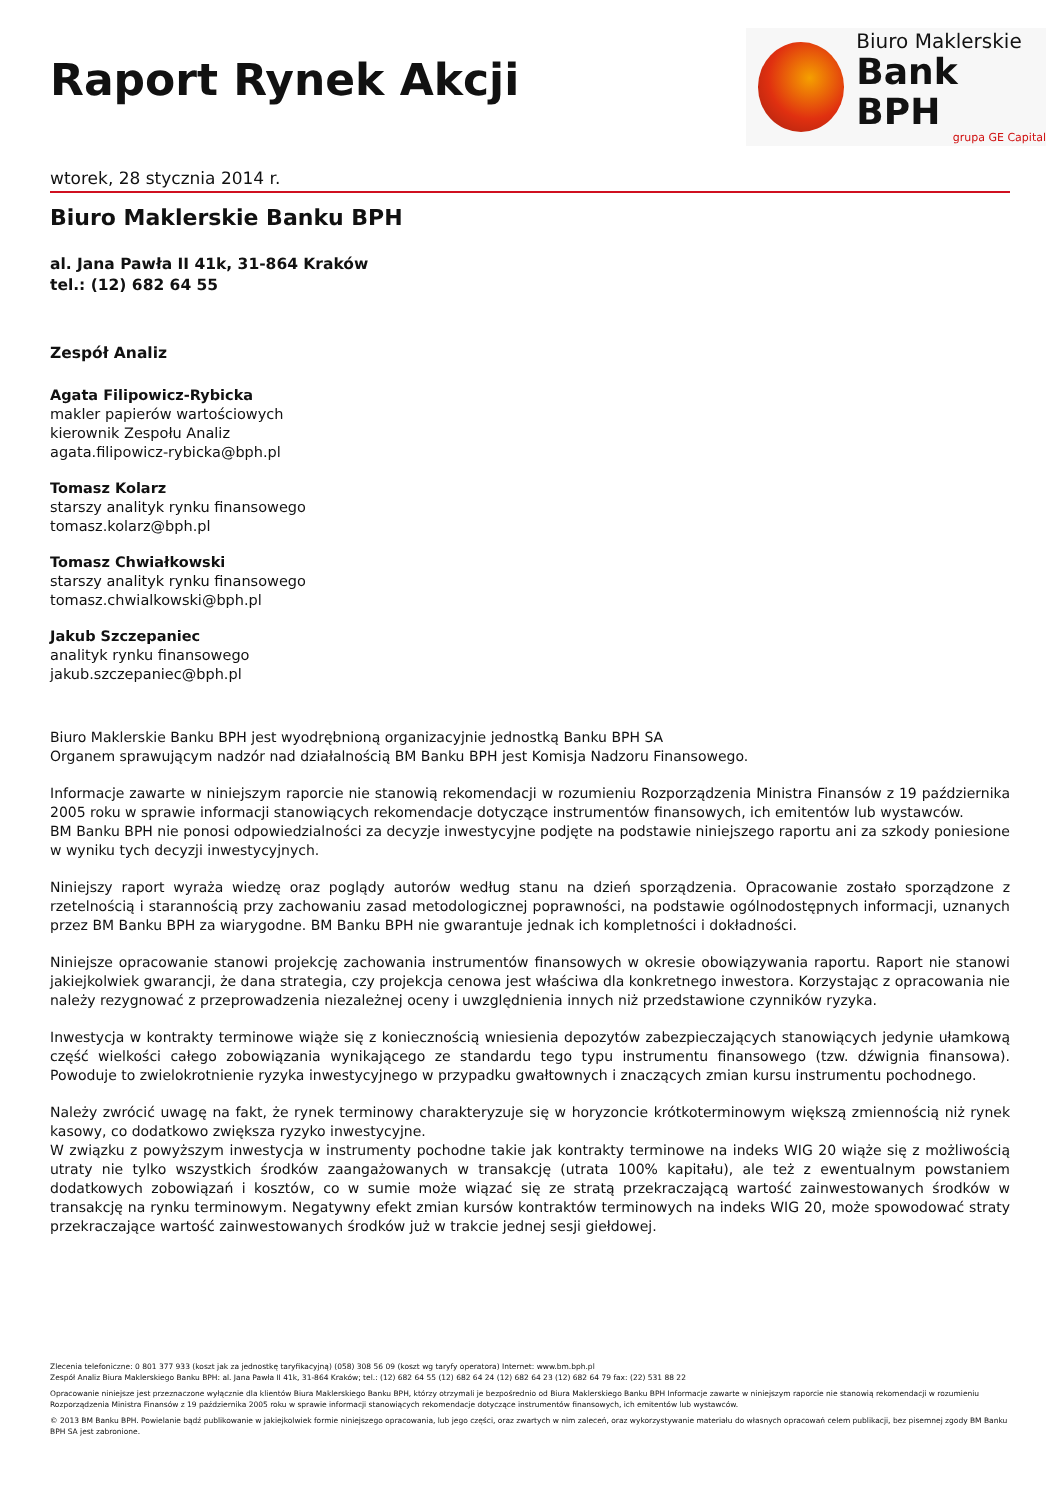Raport Rynek Akcji
Biuro Maklerskie
Bank BPH
grupa GE Capital
wtorek, 28 stycznia 2014 r.
Biuro Maklerskie Banku BPH
al. Jana Pawła II 41k, 31-864 Kraków
tel.: (12) 682 64 55
Zespół Analiz
Agata Filipowicz-Rybicka
makler papierów wartościowych
kierownik Zespołu Analiz
agata.filipowicz-rybicka@bph.pl
Tomasz Kolarz
starszy analityk rynku finansowego
tomasz.kolarz@bph.pl
Tomasz Chwiałkowski
starszy analityk rynku finansowego
tomasz.chwialkowski@bph.pl
Jakub Szczepaniec
analityk rynku finansowego
jakub.szczepaniec@bph.pl
Biuro Maklerskie Banku BPH jest wyodrębnioną organizacyjnie jednostką Banku BPH SA
Organem sprawującym nadzór nad działalnością BM Banku BPH jest Komisja Nadzoru Finansowego.
Informacje zawarte w niniejszym raporcie nie stanowią rekomendacji w rozumieniu Rozporządzenia Ministra Finansów z 19 października 2005 roku w sprawie informacji stanowiących rekomendacje dotyczące instrumentów finansowych, ich emitentów lub wystawców.
BM Banku BPH nie ponosi odpowiedzialności za decyzje inwestycyjne podjęte na podstawie niniejszego raportu ani za szkody poniesione w wyniku tych decyzji inwestycyjnych.
Niniejszy raport wyraża wiedzę oraz poglądy autorów według stanu na dzień sporządzenia. Opracowanie zostało sporządzone z rzetelnością i starannością przy zachowaniu zasad metodologicznej poprawności, na podstawie ogólnodostępnych informacji, uznanych przez BM Banku BPH za wiarygodne. BM Banku BPH nie gwarantuje jednak ich kompletności i dokładności.
Niniejsze opracowanie stanowi projekcję zachowania instrumentów finansowych w okresie obowiązywania raportu. Raport nie stanowi jakiejkolwiek gwarancji, że dana strategia, czy projekcja cenowa jest właściwa dla konkretnego inwestora. Korzystając z opracowania nie należy rezygnować z przeprowadzenia niezależnej oceny i uwzględnienia innych niż przedstawione czynników ryzyka.
Inwestycja w kontrakty terminowe wiąże się z koniecznością wniesienia depozytów zabezpieczających stanowiących jedynie ułamkową część wielkości całego zobowiązania wynikającego ze standardu tego typu instrumentu finansowego (tzw. dźwignia finansowa). Powoduje to zwielokrotnienie ryzyka inwestycyjnego w przypadku gwałtownych i znaczących zmian kursu instrumentu pochodnego.
Należy zwrócić uwagę na fakt, że rynek terminowy charakteryzuje się w horyzoncie krótkoterminowym większą zmiennością niż rynek kasowy, co dodatkowo zwiększa ryzyko inwestycyjne.
W związku z powyższym inwestycja w instrumenty pochodne takie jak kontrakty terminowe na indeks WIG 20 wiąże się z możliwością utraty nie tylko wszystkich środków zaangażowanych w transakcję (utrata 100% kapitału), ale też z ewentualnym powstaniem dodatkowych zobowiązań i kosztów, co w sumie może wiązać się ze stratą przekraczającą wartość zainwestowanych środków w transakcję na rynku terminowym. Negatywny efekt zmian kursów kontraktów terminowych na indeks WIG 20, może spowodować straty przekraczające wartość zainwestowanych środków już w trakcie jednej sesji giełdowej.
Zlecenia telefoniczne: 0 801 377 933 (koszt jak za jednostkę taryfikacyjną) (058) 308 56 09 (koszt wg taryfy operatora) Internet: www.bm.bph.pl
Zespół Analiz Biura Maklerskiego Banku BPH: al. Jana Pawła II 41k, 31-864 Kraków; tel.: (12) 682 64 55 (12) 682 64 24 (12) 682 64 23 (12) 682 64 79 fax: (22) 531 88 22
Opracowanie niniejsze jest przeznaczone wyłącznie dla klientów Biura Maklerskiego Banku BPH, którzy otrzymali je bezpośrednio od Biura Maklerskiego Banku BPH Informacje zawarte w niniejszym raporcie nie stanowią rekomendacji w rozumieniu Rozporządzenia Ministra Finansów z 19 października 2005 roku w sprawie informacji stanowiących rekomendacje dotyczące instrumentów finansowych, ich emitentów lub wystawców.
© 2013 BM Banku BPH. Powielanie bądź publikowanie w jakiejkolwiek formie niniejszego opracowania, lub jego części, oraz zwartych w nim zaleceń, oraz wykorzystywanie materiału do własnych opracowań celem publikacji, bez pisemnej zgody BM Banku BPH SA jest zabronione.